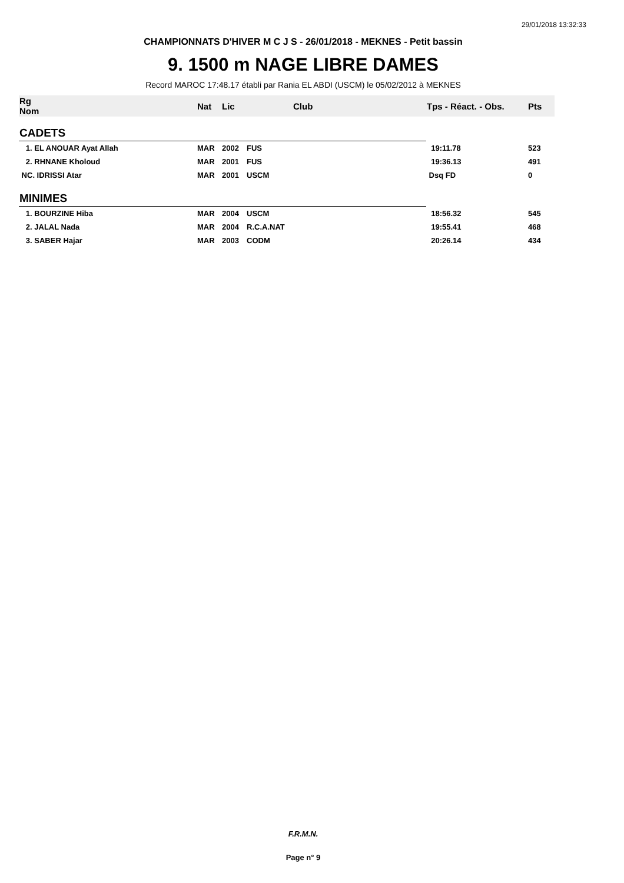29/01/2018 13:32:33
CHAMPIONNATS D'HIVER M C J S - 26/01/2018 - MEKNES - Petit bassin
9. 1500 m NAGE LIBRE DAMES
Record MAROC 17:48.17 établi par Rania EL ABDI (USCM) le 05/02/2012 à MEKNES
| Rg Nom | | Nat | Lic | Club | Tps - Réact. - Obs. | Pts |
| --- | --- | --- | --- | --- | --- | --- |
| CADETS | | | | | | |
| 1. EL ANOUAR Ayat Allah | | MAR | 2002 | FUS | 19:11.78 | 523 |
| 2. RHNANE Kholoud | | MAR | 2001 | FUS | 19:36.13 | 491 |
| NC. IDRISSI Atar | | MAR | 2001 | USCM | Dsq FD | 0 |
| MINIMES | | | | | | |
| 1. BOURZINE Hiba | | MAR | 2004 | USCM | 18:56.32 | 545 |
| 2. JALAL Nada | | MAR | 2004 | R.C.A.NAT | 19:55.41 | 468 |
| 3. SABER Hajar | | MAR | 2003 | CODM | 20:26.14 | 434 |
F.R.M.N.
Page n° 9